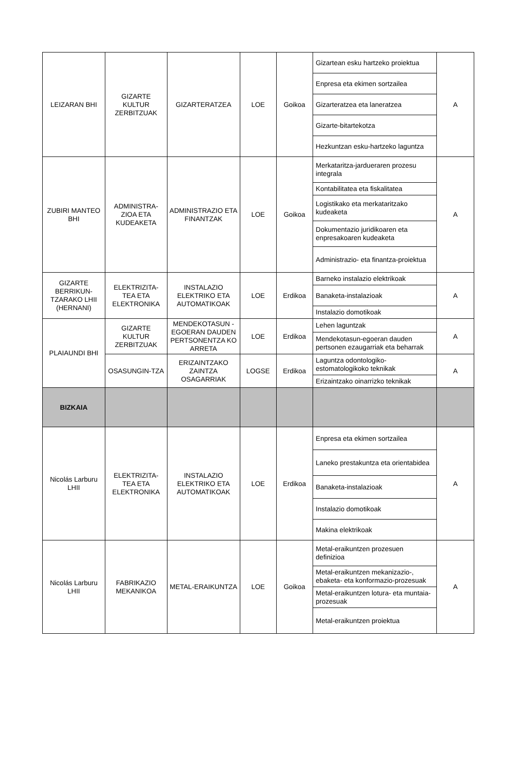| LEIZARAN BHI | GIZARTE KULTUR ZERBITZUAK | GIZARTERATZEA | LOE | Goikoa | Gizartean esku hartzeko proiektua | A |
| | | | | | Enpresa eta ekimen sortzailea | |
| | | | | | Gizarteratzea eta laneratzea | |
| | | | | | Gizarte-bitartekotza | |
| | | | | | Hezkuntzan esku-hartzeko laguntza | |
| ZUBIRI MANTEO BHI | ADMINISTRA-ZIOA ETA KUDEAKETA | ADMINISTRAZIO ETA FINANTZAK | LOE | Goikoa | Merkataritza-jardueraren prozesu integrala | A |
| | | | | | Kontabilitatea eta fiskalitatea | |
| | | | | | Logistikako eta merkataritzako kudeaketa | |
| | | | | | Dokumentazio juridikoaren eta enpresakoaren kudeaketa | |
| | | | | | Administrazio- eta finantza-proiektua | |
| GIZARTE BERRIKUN-TZARAKO LHII (HERNANI) | ELEKTRIZITA-TEA ETA ELEKTRONIKA | INSTALAZIO ELEKTRIKO ETA AUTOMATIKOAK | LOE | Erdikoa | Barneko instalazio elektrikoak | A |
| | | | | | Banaketa-instalazioak | |
| | | | | | Instalazio domotikoak | |
| PLAIAUNDI BHI | GIZARTE KULTUR ZERBITZUAK | MENDEKOTASUN -EGOERAN DAUDEN PERTSONENTZA KO ARRETA | LOE | Erdikoa | Lehen laguntzak | A |
| | | | | | Mendekotasun-egoeran dauden pertsonen ezaugarriak eta beharrak | |
| | OSASUNGIN-TZA | ERIZAINTZAKO ZAINTZA OSAGARRIAK | LOGSE | Erdikoa | Laguntza odontologiko-estomatologikoko teknikak | A |
| | | | | | Erizaintzako oinarrizko teknikak | |
| BIZKAIA | | | | | | |
| Nicolás Larburu LHII | ELEKTRIZITA-TEA ETA ELEKTRONIKA | INSTALAZIO ELEKTRIKO ETA AUTOMATIKOAK | LOE | Erdikoa | Enpresa eta ekimen sortzailea | A |
| | | | | | Laneko prestakuntza eta orientabidea | |
| | | | | | Banaketa-instalazioak | |
| | | | | | Instalazio domotikoak | |
| | | | | | Makina elektrikoak | |
| Nicolás Larburu LHII | FABRIKAZIO MEKANIKOA | METAL-ERAIKUNTZA | LOE | Goikoa | Metal-eraikuntzen prozesuen definizioa | A |
| | | | | | Metal-eraikuntzen mekanizazio-, ebaketa- eta konformazio-prozesuak | |
| | | | | | Metal-eraikuntzen lotura- eta muntaia-prozesuak | |
| | | | | | Metal-eraikuntzen proiektua | |